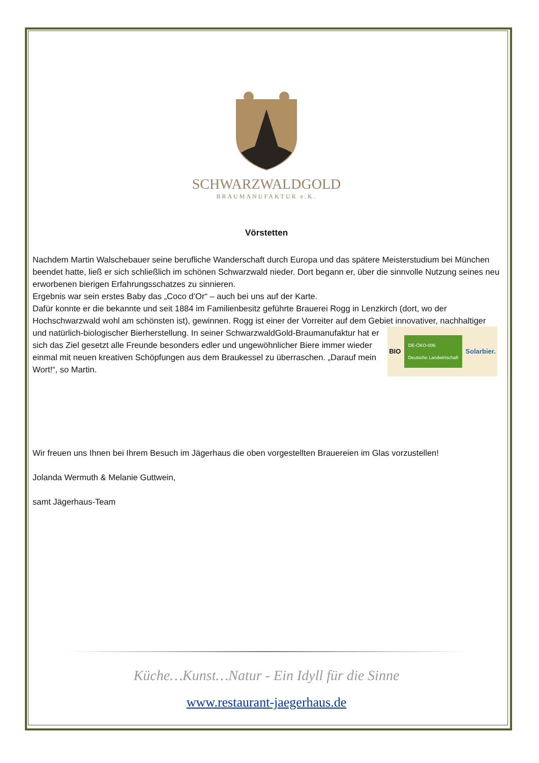SCHWARZWALDGOLD
BRAUMANUFAKTUR e.K.
Vörstetten
Nachdem Martin Walschebauer seine berufliche Wanderschaft durch Europa und das spätere Meisterstudium bei München beendet hatte, ließ er sich schließlich im schönen Schwarzwald nieder. Dort begann er, über die sinnvolle Nutzung seines neu erworbenen bierigen Erfahrungsschatzes zu sinnieren.
Ergebnis war sein erstes Baby das „Coco d’Or“ – auch bei uns auf der Karte.
Dafür konnte er die bekannte und seit 1884 im Familienbesitz geführte Brauerei Rogg in Lenzkirch (dort, wo der Hochschwarzwald wohl am schönsten ist), gewinnen. Rogg ist einer der Vorreiter auf dem Gebiet innovativer,
BIO DE-ÖKO-006
Deutsche Landwirtschaft Solarbier.
nachhaltiger und natürlich-biologischer Bierherstellung. In seiner SchwarzwaldGold-Braumanufaktur hat er sich das Ziel gesetzt alle Freunde besonders edler und ungewöhnlicher Biere immer wieder einmal mit neuen kreativen Schöpfungen aus dem Braukessel zu überraschen. „Darauf mein Wort!“, so Martin.
Wir freuen uns Ihnen bei Ihrem Besuch im Jägerhaus die oben vorgestellten Brauereien im Glas vorzustellen!
Jolanda Wermuth & Melanie Guttwein,
samt Jägerhaus-Team
Küche…Kunst…Natur - Ein Idyll für die Sinne
www.restaurant-jaegerhaus.de